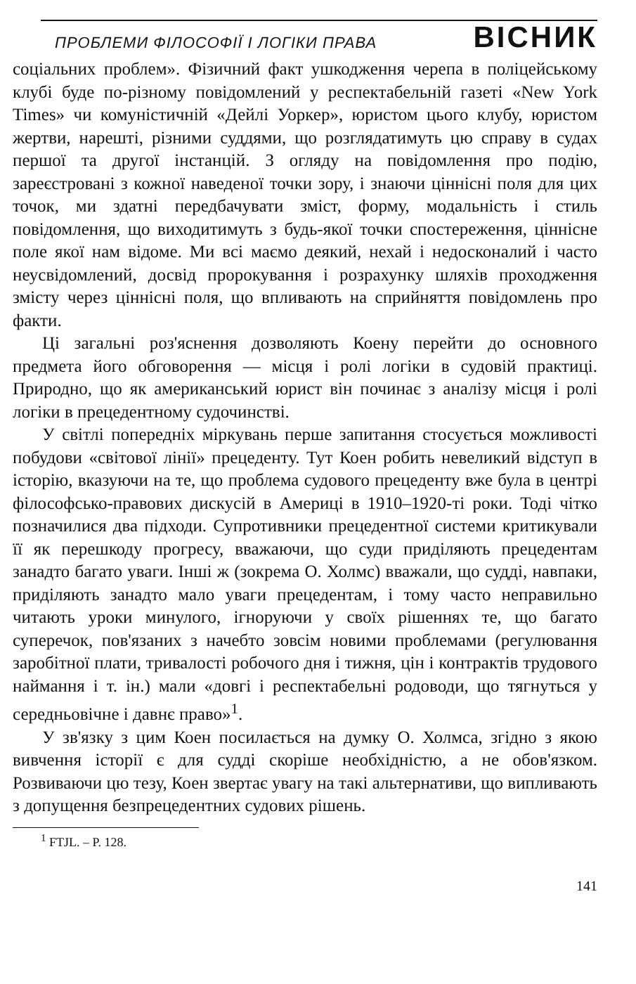ПРОБЛЕМИ ФІЛОСОФІЇ І ЛОГІКИ ПРАВА ВІСНИК
соціальних проблем». Фізичний факт ушкодження черепа в поліцейському клубі буде по-різному повідомлений у респектабельній газеті «New York Times» чи комуністичній «Дейлі Уоркер», юристом цього клубу, юристом жертви, нарешті, різними суддями, що розглядатимуть цю справу в судах першої та другої інстанцій. З огляду на повідомлення про подію, зареєстровані з кожної наведеної точки зору, і знаючи ціннісні поля для цих точок, ми здатні передбачувати зміст, форму, модальність і стиль повідомлення, що виходитимуть з будь-якої точки спостереження, ціннісне поле якої нам відоме. Ми всі маємо деякий, нехай і недосконалий і часто неусвідомлений, досвід пророкування і розрахунку шляхів проходження змісту через ціннісні поля, що впливають на сприйняття повідомлень про факти.
Ці загальні роз'яснення дозволяють Коену перейти до основного предмета його обговорення — місця і ролі логіки в судовій практиці. Природно, що як американський юрист він починає з аналізу місця і ролі логіки в прецедентному судочинстві.
У світлі попередніх міркувань перше запитання стосується можливості побудови «світової лінії» прецеденту. Тут Коен робить невеликий відступ в історію, вказуючи на те, що проблема судового прецеденту вже була в центрі філософсько-правових дискусій в Америці в 1910–1920-ті роки. Тоді чітко позначилися два підходи. Супротивники прецедентної системи критикували її як перешкоду прогресу, вважаючи, що суди приділяють прецедентам занадто багато уваги. Інші ж (зокрема О. Холмс) вважали, що судді, навпаки, приділяють занадто мало уваги прецедентам, і тому часто неправильно читають уроки минулого, ігноруючи у своїх рішеннях те, що багато суперечок, пов'язаних з начебто зовсім новими проблемами (регулювання заробітної плати, тривалості робочого дня і тижня, цін і контрактів трудового наймання і т. ін.) мали «довгі і респектабельні родоводи, що тягнуться у середньовічне і давнє право»<sup>1</sup>.
У зв'язку з цим Коен посилається на думку О. Холмса, згідно з якою вивчення історії є для судді скоріше необхідністю, а не обов'язком. Розвиваючи цю тезу, Коен звертає увагу на такі альтернативи, що випливають з допущення безпрецедентних судових рішень.
<sup>1</sup> FTJL. – P. 128.
141